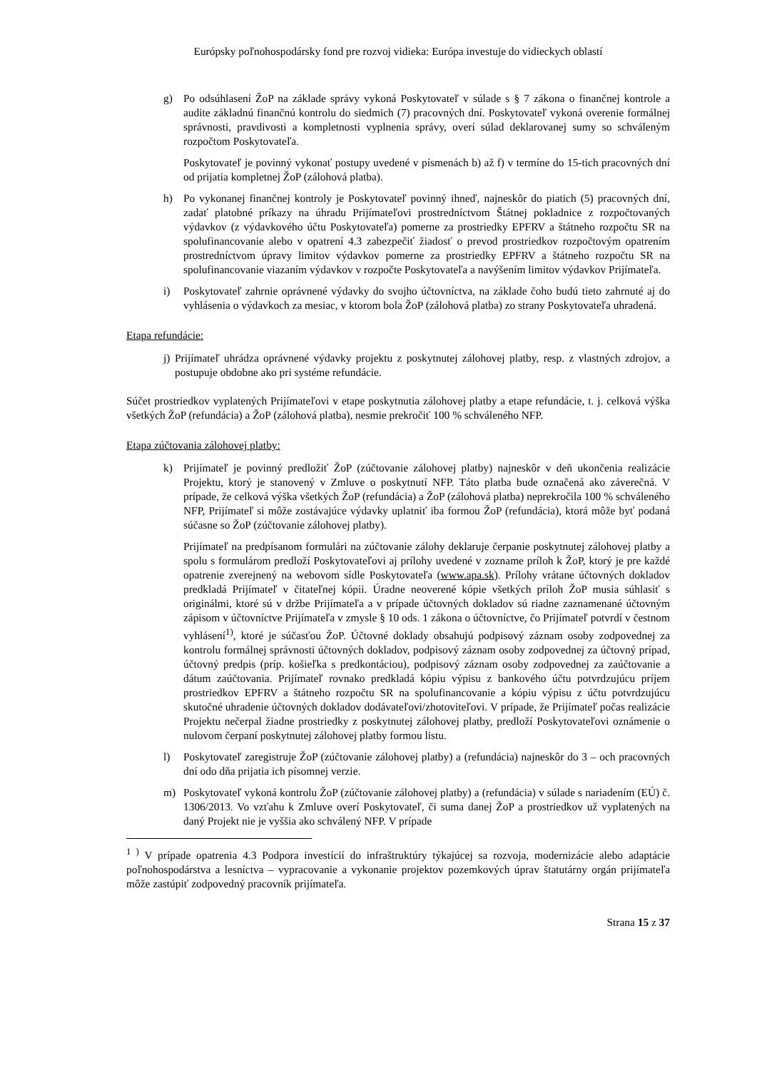Európsky poľnohospodársky fond pre rozvoj vidieka: Európa investuje do vidieckych oblastí
g) Po odsúhlasení ŽoP na základe správy vykoná Poskytovateľ v súlade s § 7 zákona o finančnej kontrole a audite základnú finančnú kontrolu do siedmich (7) pracovných dní. Poskytovateľ vykoná overenie formálnej správnosti, pravdivosti a kompletnosti vyplnenia správy, overí súlad deklarovanej sumy so schváleným rozpočtom Poskytovateľa.
Poskytovateľ je povinný vykonať postupy uvedené v písmenách b) až f) v termíne do 15-tich pracovných dní od prijatia kompletnej ŽoP (zálohová platba).
h) Po vykonanej finančnej kontroly je Poskytovateľ povinný ihneď, najneskôr do piatich (5) pracovných dní, zadať platobné príkazy na úhradu Prijímateľovi prostredníctvom Štátnej pokladnice z rozpočtovaných výdavkov (z výdavkového účtu Poskytovateľa) pomerne za prostriedky EPFRV a štátneho rozpočtu SR na spolufinancovanie alebo v opatrení 4.3 zabezpečiť žiadosť o prevod prostriedkov rozpočtovým opatrením prostredníctvom úpravy limitov výdavkov pomerne za prostriedky EPFRV a štátneho rozpočtu SR na spolufinancovanie viazaním výdavkov v rozpočte Poskytovateľa a navýšením limitov výdavkov Prijímateľa.
i) Poskytovateľ zahrnie oprávnené výdavky do svojho účtovníctva, na základe čoho budú tieto zahrnuté aj do vyhlásenia o výdavkoch za mesiac, v ktorom bola ŽoP (zálohová platba) zo strany Poskytovateľa uhradená.
Etapa refundácie:
j)
Prijímateľ uhrádza oprávnené výdavky projektu z poskytnutej zálohovej platby, resp. z vlastných zdrojov, a postupuje obdobne ako pri systéme refundácie.
Súčet prostriedkov vyplatených Prijímateľovi v etape poskytnutia zálohovej platby a etape refundácie, t. j. celková výška všetkých ŽoP (refundácia) a ŽoP (zálohová platba), nesmie prekročiť 100 % schváleného NFP.
Etapa zúčtovania zálohovej platby:
k) Prijímateľ je povinný predložiť ŽoP (zúčtovanie zálohovej platby) najneskôr v deň ukončenia realizácie Projektu, ktorý je stanovený v Zmluve o poskytnutí NFP. Táto platba bude označená ako záverečná. V prípade, že celková výška všetkých ŽoP (refundácia) a ŽoP (zálohová platba) neprekročila 100 % schváleného NFP, Prijímateľ si môže zostávajúce výdavky uplatniť iba formou ŽoP (refundácia), ktorá môže byť podaná súčasne so ŽoP (zúčtovanie zálohovej platby).
Prijímateľ na predpísanom formulári na zúčtovanie zálohy deklaruje čerpanie poskytnutej zálohovej platby a spolu s formulárom predloží Poskytovateľovi aj prílohy uvedené v zozname príloh k ŽoP, ktorý je pre každé opatrenie zverejnený na webovom sídle Poskytovateľa (www.apa.sk). Prílohy vrátane účtovných dokladov predkladá Prijímateľ v čitateľnej kópii. Úradne neoverené kópie všetkých príloh ŽoP musia súhlasiť s originálmi, ktoré sú v držbe Prijímateľa a v prípade účtovných dokladov sú riadne zaznamenané účtovným zápisom v účtovníctve Prijímateľa v zmysle § 10 ods. 1 zákona o účtovníctve, čo Prijímateľ potvrdí v čestnom vyhlásení<sup>1)</sup>, ktoré je súčasťou ŽoP. Účtovné doklady obsahujú podpisový záznam osoby zodpovednej za kontrolu formálnej správnosti účtovných dokladov, podpisový záznam osoby zodpovednej za účtovný prípad, účtovný predpis (príp. košieľka s predkontáciou), podpisový záznam osoby zodpovednej za zaúčtovanie a dátum zaúčtovania. Prijímateľ rovnako predkladá kópiu výpisu z bankového účtu potvrdzujúcu príjem prostriedkov EPFRV a štátneho rozpočtu SR na spolufinancovanie a kópiu výpisu z účtu potvrdzujúcu skutočné uhradenie účtovných dokladov dodávateľovi/zhotoviteľovi. V prípade, že Prijímateľ počas realizácie Projektu nečerpal žiadne prostriedky z poskytnutej zálohovej platby, predloží Poskytovateľovi oznámenie o nulovom čerpaní poskytnutej zálohovej platby formou listu.
l) Poskytovateľ zaregistruje ŽoP (zúčtovanie zálohovej platby) a (refundácia) najneskôr do 3 – och pracovných dní odo dňa prijatia ich písomnej verzie.
m) Poskytovateľ vykoná kontrolu ŽoP (zúčtovanie zálohovej platby) a (refundácia) v súlade s nariadením (EÚ) č. 1306/2013. Vo vzťahu k Zmluve overí Poskytovateľ, či suma danej ŽoP a prostriedkov už vyplatených na daný Projekt nie je vyššia ako schválený NFP. V prípade
<sup>1 )</sup> V prípade opatrenia 4.3 Podpora investícií do infraštruktúry týkajúcej sa rozvoja, modernizácie alebo adaptácie poľnohospodárstva a lesníctva – vypracovanie a vykonanie projektov pozemkových úprav štatutárny orgán prijímateľa môže zastúpiť zodpovedný pracovník prijímateľa.
Strana 15 z 37